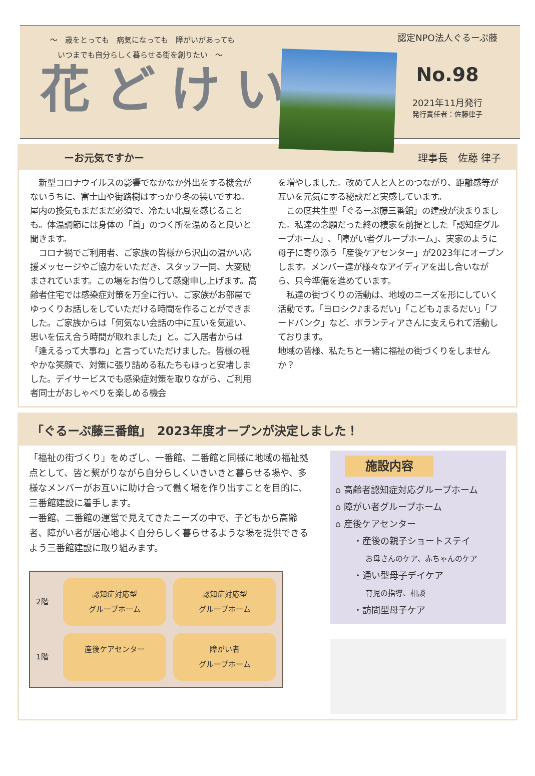〜　歳をとっても　病気になっても　障がいがあっても
　いつまでも自分らしく暮らせる街を創りたい　〜
花どけい
認定NPO法人ぐるーぷ藤
No.98
2021年11月発行
発行責任者：佐藤律子
ーお元気ですかー 理事長　佐藤 律子
　新型コロナウイルスの影響でなかなか外出をする機会がないうちに、富士山や街路樹はすっかり冬の装いですね。屋内の換気もまだまだ必須で、冷たい北風を感じることも。体温調節には身体の「首」のつく所を温めると良いと聞きます。
　コロナ禍でご利用者、ご家族の皆様から沢山の温かい応援メッセージやご協力をいただき、スタッフ一同、大変励まされています。この場をお借りして感謝申し上げます。高齢者住宅では感染症対策を万全に行い、ご家族がお部屋でゆっくりお話しをしていただける時間を作ることができました。ご家族からは「何気ない会話の中に互いを気遣い、思いを伝え合う時間が取れました」と。ご入居者からは「逢えるって大事ね」と言っていただけました。皆様の穏やかな笑顔で、対策に張り詰める私たちもほっと安堵しました。デイサービスでも感染症対策を取りながら、ご利用者同士がおしゃべりを楽しめる機会
を増やしました。改めて人と人とのつながり、距離感等が互いを元気にする秘訣だと実感しています。
　この度共生型「ぐるーぷ藤三番館」の建設が決まりました。私達の念願だった終の棲家を前提とした「認知症グループホーム」､「障がい者グループホーム」、実家のように母子に寄り添う「産後ケアセンター」が2023年にオープンします。メンバー達が様々なアイディアを出し合いながら、只今準備を進めています。
　私達の街づくりの活動は、地域のニーズを形にしていく活動です。「ヨロシク♪まるだい」「こども♫まるだい」「フードバンク」など、ボランティアさんに支えられて活動しております。
地域の皆様、私たちと一緒に福祉の街づくりをしませんか？
「ぐるーぷ藤三番館」　2023年度オープンが決定しました！
「福祉の街づくり」をめざし、一番館、二番館と同様に地域の福祉拠点として、皆と繋がりながら自分らしくいきいきと暮らせる場や、多様なメンバーがお互いに助け合って働く場を作り出すことを目的に、三番館建設に着手します。
一番館、二番館の運営で見えてきたニーズの中で、子どもから高齢者、障がい者が居心地よく自分らしく暮らせるような場を提供できるよう三番館建設に取り組みます。
2階
認知症対応型
グループホーム
認知症対応型
グループホーム
1階
産後ケアセンター
障がい者
グループホーム
施設内容
⌂ 高齢者認知症対応グループホーム
⌂ 障がい者グループホーム
⌂ 産後ケアセンター
　　・産後の親子ショートステイ
　　　　お母さんのケア、赤ちゃんのケア
　　・通い型母子デイケア
　　　　育児の指導、相談
　　・訪問型母子ケア